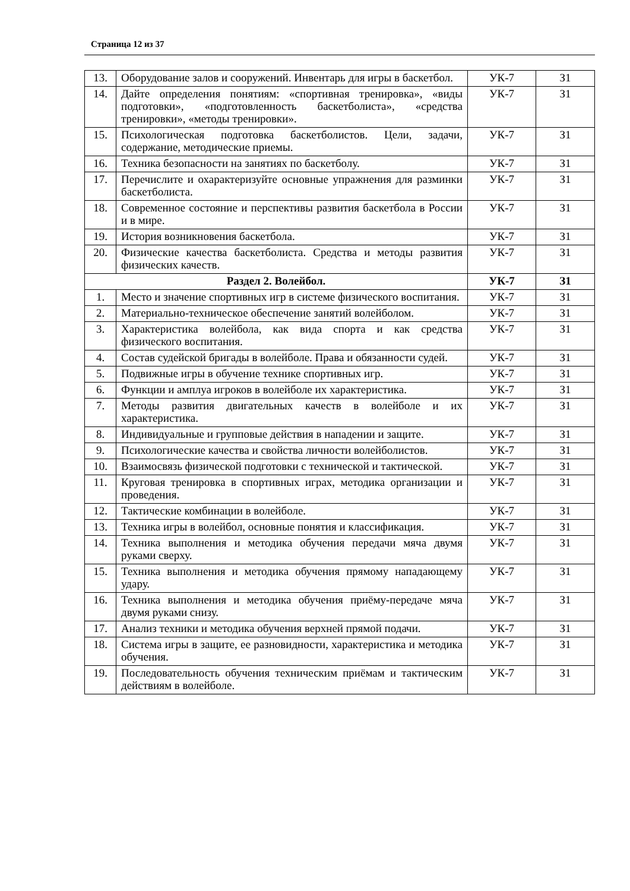Страница 12 из 37
| 13. | Оборудование залов и сооружений. Инвентарь для игры в баскетбол. | УК-7 | З1 |
| 14. | Дайте определения понятиям: «спортивная тренировка», «виды подготовки», «подготовленность баскетболиста», «средства тренировки», «методы тренировки». | УК-7 | З1 |
| 15. | Психологическая подготовка баскетболистов. Цели, задачи, содержание, методические приемы. | УК-7 | З1 |
| 16. | Техника безопасности на занятиях по баскетболу. | УК-7 | З1 |
| 17. | Перечислите и охарактеризуйте основные упражнения для разминки баскетболиста. | УК-7 | З1 |
| 18. | Современное состояние и перспективы развития баскетбола в России и в мире. | УК-7 | З1 |
| 19. | История возникновения баскетбола. | УК-7 | З1 |
| 20. | Физические качества баскетболиста. Средства и методы развития физических качеств. | УК-7 | З1 |
| Раздел 2. Волейбол. | | УК-7 | З1 |
| 1. | Место и значение спортивных игр в системе физического воспитания. | УК-7 | З1 |
| 2. | Материально-техническое обеспечение занятий волейболом. | УК-7 | З1 |
| 3. | Характеристика волейбола, как вида спорта и как средства физического воспитания. | УК-7 | З1 |
| 4. | Состав судейской бригады в волейболе. Права и обязанности судей. | УК-7 | З1 |
| 5. | Подвижные игры в обучение технике спортивных игр. | УК-7 | З1 |
| 6. | Функции и амплуа игроков в волейболе их характеристика. | УК-7 | З1 |
| 7. | Методы развития двигательных качеств в волейболе и их характеристика. | УК-7 | З1 |
| 8. | Индивидуальные и групповые действия в нападении и защите. | УК-7 | З1 |
| 9. | Психологические качества и свойства личности волейболистов. | УК-7 | З1 |
| 10. | Взаимосвязь физической подготовки с технической и тактической. | УК-7 | З1 |
| 11. | Круговая тренировка в спортивных играх, методика организации и проведения. | УК-7 | З1 |
| 12. | Тактические комбинации в волейболе. | УК-7 | З1 |
| 13. | Техника игры в волейбол, основные понятия и классификация. | УК-7 | З1 |
| 14. | Техника выполнения и методика обучения передачи мяча двумя руками сверху. | УК-7 | З1 |
| 15. | Техника выполнения и методика обучения прямому нападающему удару. | УК-7 | З1 |
| 16. | Техника выполнения и методика обучения приёму-передаче мяча двумя руками снизу. | УК-7 | З1 |
| 17. | Анализ техники и методика обучения верхней прямой подачи. | УК-7 | З1 |
| 18. | Система игры в защите, ее разновидности, характеристика и методика обучения. | УК-7 | З1 |
| 19. | Последовательность обучения техническим приёмам и тактическим действиям в волейболе. | УК-7 | З1 |